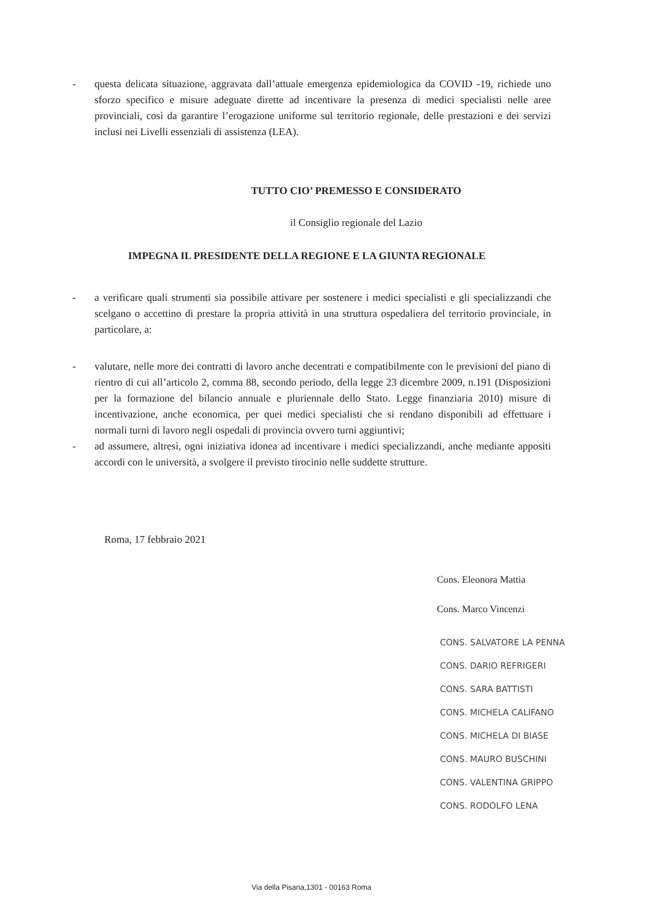- questa delicata situazione, aggravata dall’attuale emergenza epidemiologica da COVID -19, richiede uno sforzo specifico e misure adeguate dirette ad incentivare la presenza di medici specialisti nelle aree provinciali, così da garantire l’erogazione uniforme sul territorio regionale, delle prestazioni e dei servizi inclusi nei Livelli essenziali di assistenza (LEA).
TUTTO CIO’ PREMESSO E CONSIDERATO
il Consiglio regionale del Lazio
IMPEGNA IL PRESIDENTE DELLA REGIONE E LA GIUNTA REGIONALE
- a verificare quali strumenti sia possibile attivare per sostenere i medici specialisti e gli specializzandi che scelgano o accettino di prestare la propria attività in una struttura ospedaliera del territorio provinciale, in particolare, a:
- valutare, nelle more dei contratti di lavoro anche decentrati e compatibilmente con le previsioni del piano di rientro di cui all’articolo 2, comma 88, secondo periodo, della legge 23 dicembre 2009, n.191 (Disposizioni per la formazione del bilancio annuale e pluriennale dello Stato. Legge finanziaria 2010) misure di incentivazione, anche economica, per quei medici specialisti che si rendano disponibili ad effettuare i normali turni di lavoro negli ospedali di provincia ovvero turni aggiuntivi;
- ad assumere, altresì, ogni iniziativa idonea ad incentivare i medici specializzandi, anche mediante appositi accordi con le università, a svolgere il previsto tirocinio nelle suddette strutture.
Roma, 17 febbraio 2021
Cons. Eleonora Mattia
Cons. Marco Vincenzi
CONS. SALVATORE LA PENNA
CONS. DARIO REFRIGERI
CONS. SARA BATTISTI
CONS. MICHELA CALIFANO
CONS. MICHELA DI BIASE
CONS. MAURO BUSCHINI
CONS. VALENTINA GRIPPO
CONS. RODOLFO LENA
Via della Pisana,1301 - 00163 Roma